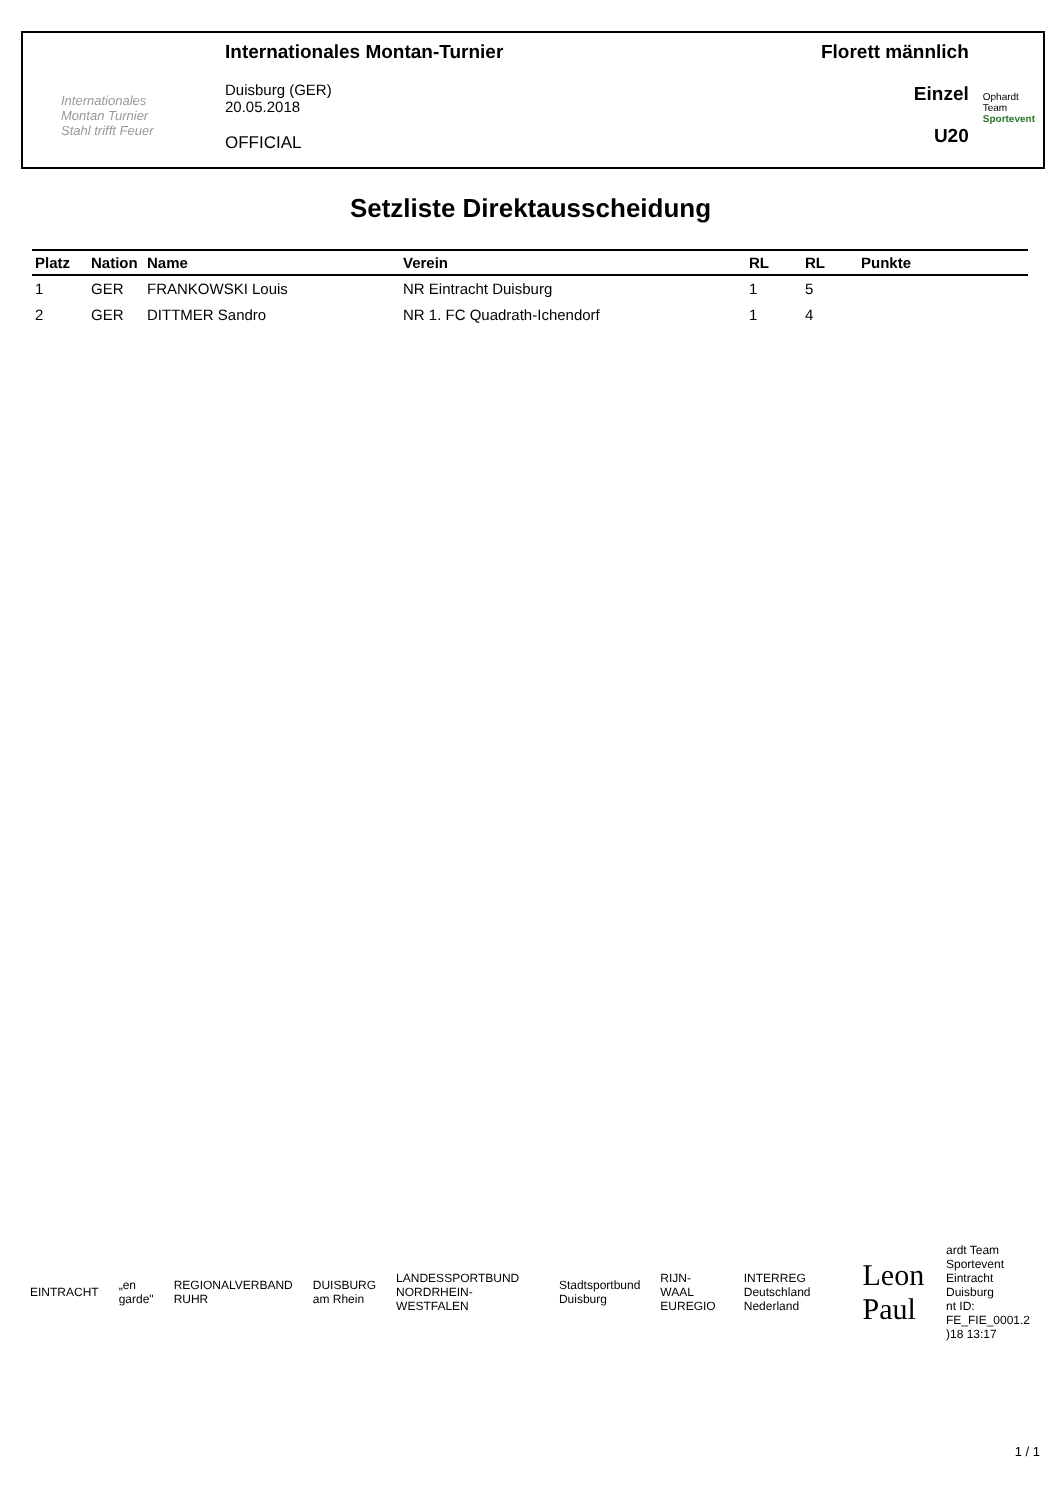Internationales
Montan Turnier
Stahl trifft Feuer
Internationales Montan-Turnier
Duisburg (GER)
20.05.2018
OFFICIAL
Florett männlich
Einzel
U20
Ophardt Team
Sportevent
Setzliste Direktausscheidung
| Platz | Nation | Name | Verein | RL | RL | Punkte | |
| --- | --- | --- | --- | --- | --- | --- | --- |
| 1 | GER | FRANKOWSKI Louis | NR Eintracht Duisburg | 1 | 5 | | |
| 2 | GER | DITTMER Sandro | NR 1. FC Quadrath-Ichendorf | 1 | 4 | | |
EINTRACHT „en garde" REGIONALVERBAND RUHR DUISBURG am Rhein LANDESSPORTBUND NORDRHEIN-WESTFALEN Stadtsportbund Duisburg RIJN-WAAL EUREGIO INTERREG Deutschland Nederland Leon Paul
ardt Team Sportevent
Eintracht Duisburg
nt ID: FE_FIE_0001.2
)18 13:17
1 / 1